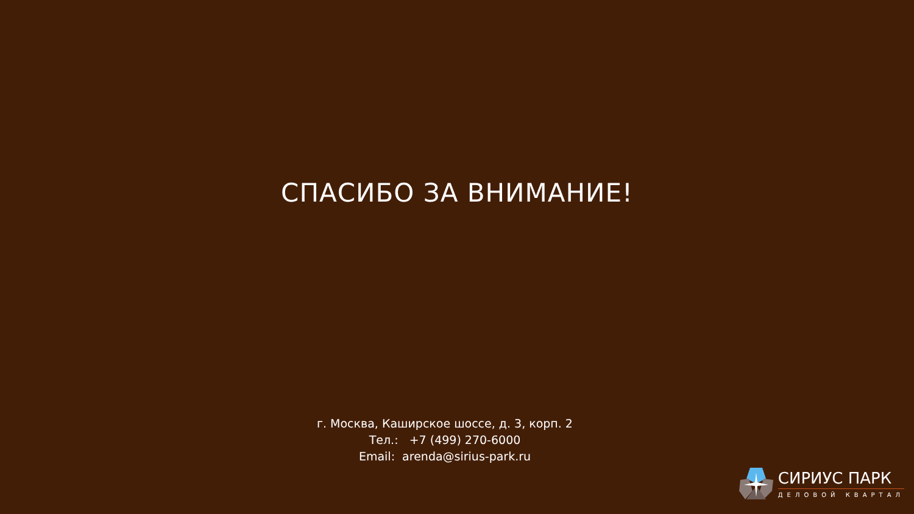СПАСИБО ЗА ВНИМАНИЕ!
г. Москва, Каширское шоссе, д. 3, корп. 2
Тел.: +7 (499) 270-6000
Email: arenda@sirius-park.ru
СИРИУС ПАРК
ДЕЛОВОЙ КВАРТАЛ